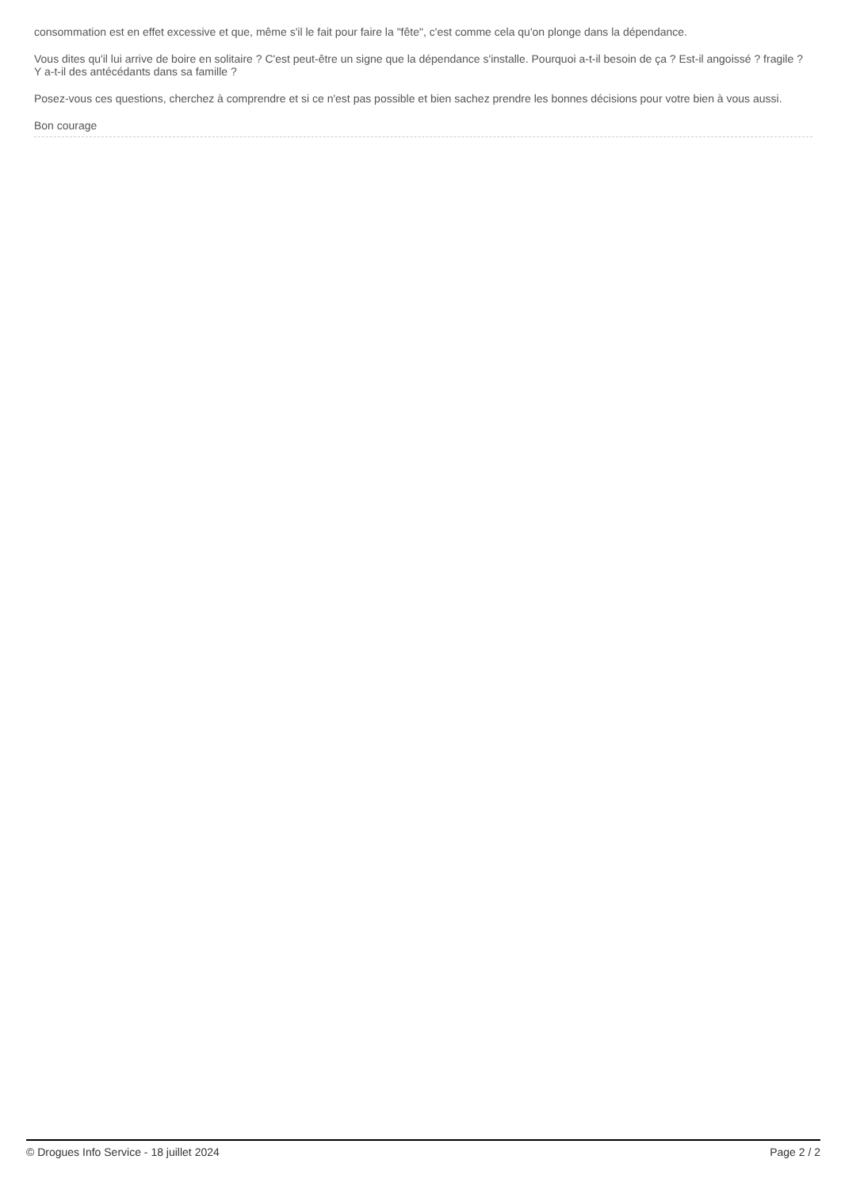consommation est en effet excessive et que, même s'il le fait pour faire la "fête", c'est comme cela qu'on plonge dans la dépendance.
Vous dites qu'il lui arrive de boire en solitaire ? C'est peut-être un signe que la dépendance s'installe. Pourquoi a-t-il besoin de ça ? Est-il angoissé ? fragile ? Y a-t-il des antécédants dans sa famille ?
Posez-vous ces questions, cherchez à comprendre et si ce n'est pas possible et bien sachez prendre les bonnes décisions pour votre bien à vous aussi.
Bon courage
© Drogues Info Service - 18 juillet 2024 Page 2 / 2